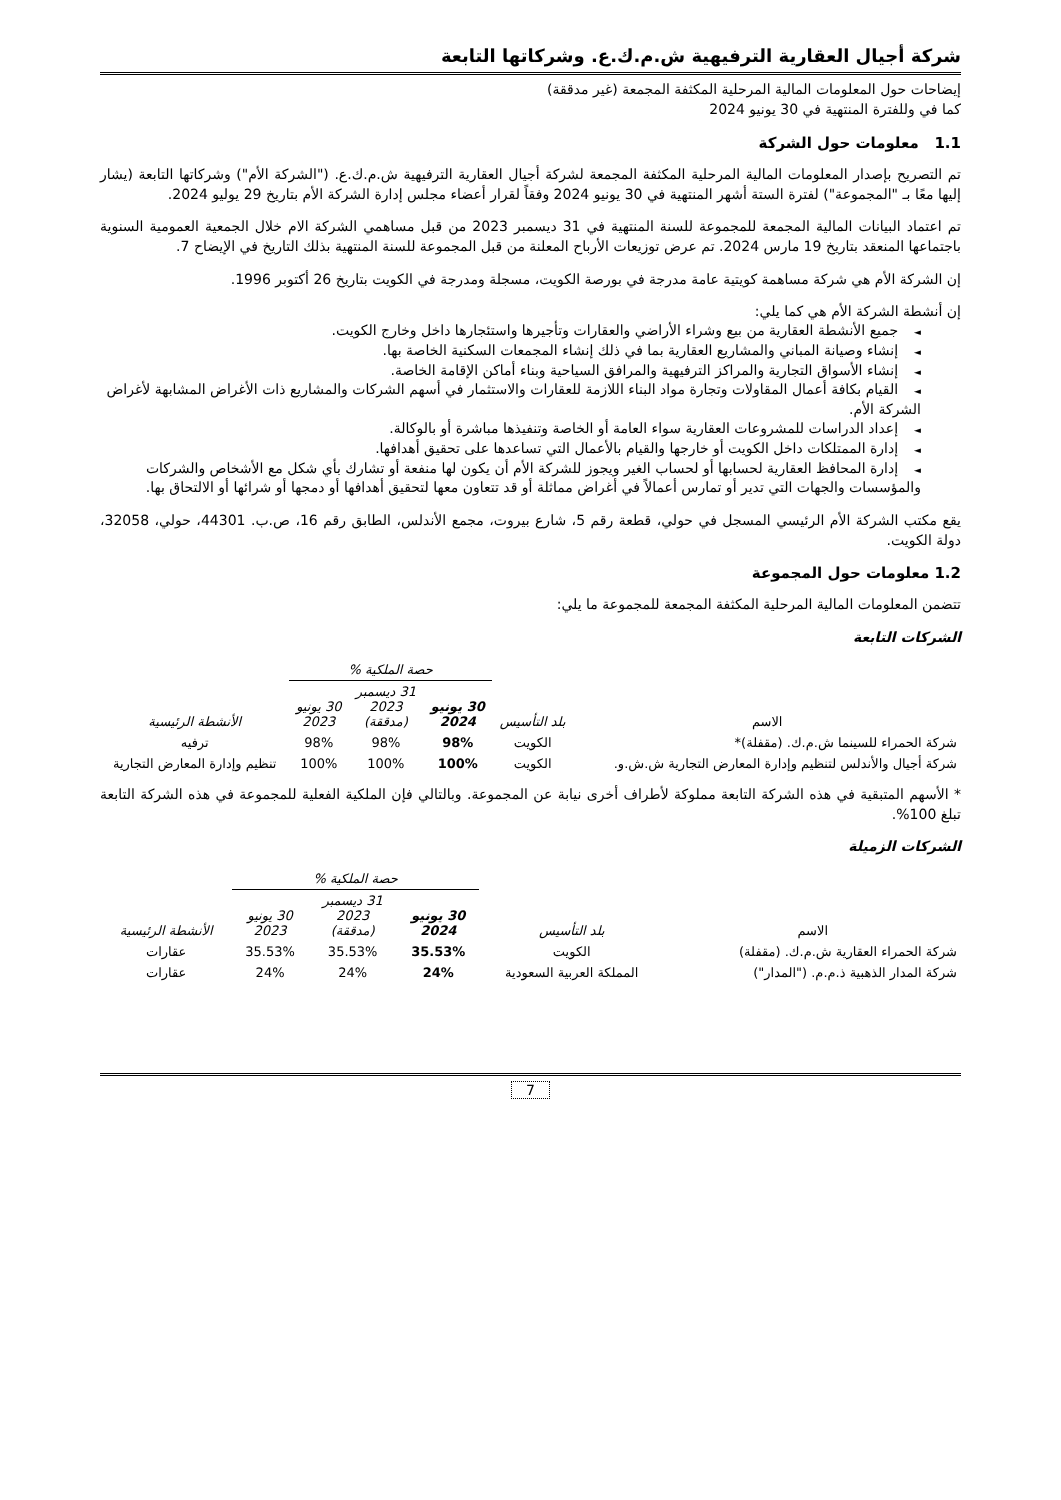شركة أجيال العقارية الترفيهية ش.م.ك.ع. وشركاتها التابعة
إيضاحات حول المعلومات المالية المرحلية المكثفة المجمعة (غير مدققة)
كما في وللفترة المنتهية في 30 يونيو 2024
1.1 معلومات حول الشركة
تم التصريح بإصدار المعلومات المالية المرحلية المكثفة المجمعة لشركة أجيال العقارية الترفيهية ش.م.ك.ع. ("الشركة الأم") وشركاتها التابعة (يشار إليها معًا بـ "المجموعة") لفترة الستة أشهر المنتهية في 30 يونيو 2024 وفقاً لقرار أعضاء مجلس إدارة الشركة الأم بتاريخ 29 يوليو 2024.
تم اعتماد البيانات المالية المجمعة للمجموعة للسنة المنتهية في 31 ديسمبر 2023 من قبل مساهمي الشركة الام خلال الجمعية العمومية السنوية باجتماعها المنعقد بتاريخ 19 مارس 2024. تم عرض توزيعات الأرباح المعلنة من قبل المجموعة للسنة المنتهية بذلك التاريخ في الإيضاح 7.
إن الشركة الأم هي شركة مساهمة كويتية عامة مدرجة في بورصة الكويت، مسجلة ومدرجة في الكويت بتاريخ 26 أكتوبر 1996.
إن أنشطة الشركة الأم هي كما يلي:
◄جميع الأنشطة العقارية من بيع وشراء الأراضي والعقارات وتأجيرها واستئجارها داخل وخارج الكويت.
◄إنشاء وصيانة المباني والمشاريع العقارية بما في ذلك إنشاء المجمعات السكنية الخاصة بها.
◄إنشاء الأسواق التجارية والمراكز الترفيهية والمرافق السياحية وبناء أماكن الإقامة الخاصة.
◄القيام بكافة أعمال المقاولات وتجارة مواد البناء اللازمة للعقارات والاستثمار في أسهم الشركات والمشاريع ذات الأغراض المشابهة لأغراض الشركة الأم.
◄إعداد الدراسات للمشروعات العقارية سواء العامة أو الخاصة وتنفيذها مباشرة أو بالوكالة.
◄إدارة الممتلكات داخل الكويت أو خارجها والقيام بالأعمال التي تساعدها على تحقيق أهدافها.
◄إدارة المحافظ العقارية لحسابها أو لحساب الغير ويجوز للشركة الأم أن يكون لها منفعة أو تشارك بأي شكل مع الأشخاص والشركات والمؤسسات والجهات التي تدير أو تمارس أعمالاً في أغراض مماثلة أو قد تتعاون معها لتحقيق أهدافها أو دمجها أو شرائها أو الالتحاق بها.
يقع مكتب الشركة الأم الرئيسي المسجل في حولي، قطعة رقم 5، شارع بيروت، مجمع الأندلس، الطابق رقم 16، ص.ب. 44301، حولي، 32058، دولة الكويت.
1.2 معلومات حول المجموعة
تتضمن المعلومات المالية المرحلية المكثفة المجمعة للمجموعة ما يلي:
الشركات التابعة
| | | حصة الملكية % | | | |
| --- | --- | --- | --- | --- | --- |
| الاسم | بلد التأسيس | 30 يونيو 2024 | 31 ديسمبر 2023 (مدققة) | 30 يونيو 2023 | الأنشطة الرئيسية |
| شركة الحمراء للسينما ش.م.ك. (مقفلة)* | الكويت | 98% | 98% | 98% | ترفيه |
| شركة أجيال والأندلس لتنظيم وإدارة المعارض التجارية ش.ش.و. | الكويت | 100% | 100% | 100% | تنظيم وإدارة المعارض التجارية |
* الأسهم المتبقية في هذه الشركة التابعة مملوكة لأطراف أخرى نيابة عن المجموعة. وبالتالي فإن الملكية الفعلية للمجموعة في هذه الشركة التابعة تبلغ 100%.
الشركات الزميلة
| | | حصة الملكية % | | | |
| --- | --- | --- | --- | --- | --- |
| الاسم | بلد التأسيس | 30 يونيو 2024 | 31 ديسمبر 2023 (مدققة) | 30 يونيو 2023 | الأنشطة الرئيسية |
| شركة الحمراء العقارية ش.م.ك. (مقفلة) | الكويت | 35.53% | 35.53% | 35.53% | عقارات |
| شركة المدار الذهبية ذ.م.م. ("المدار") | المملكة العربية السعودية | 24% | 24% | 24% | عقارات |
7